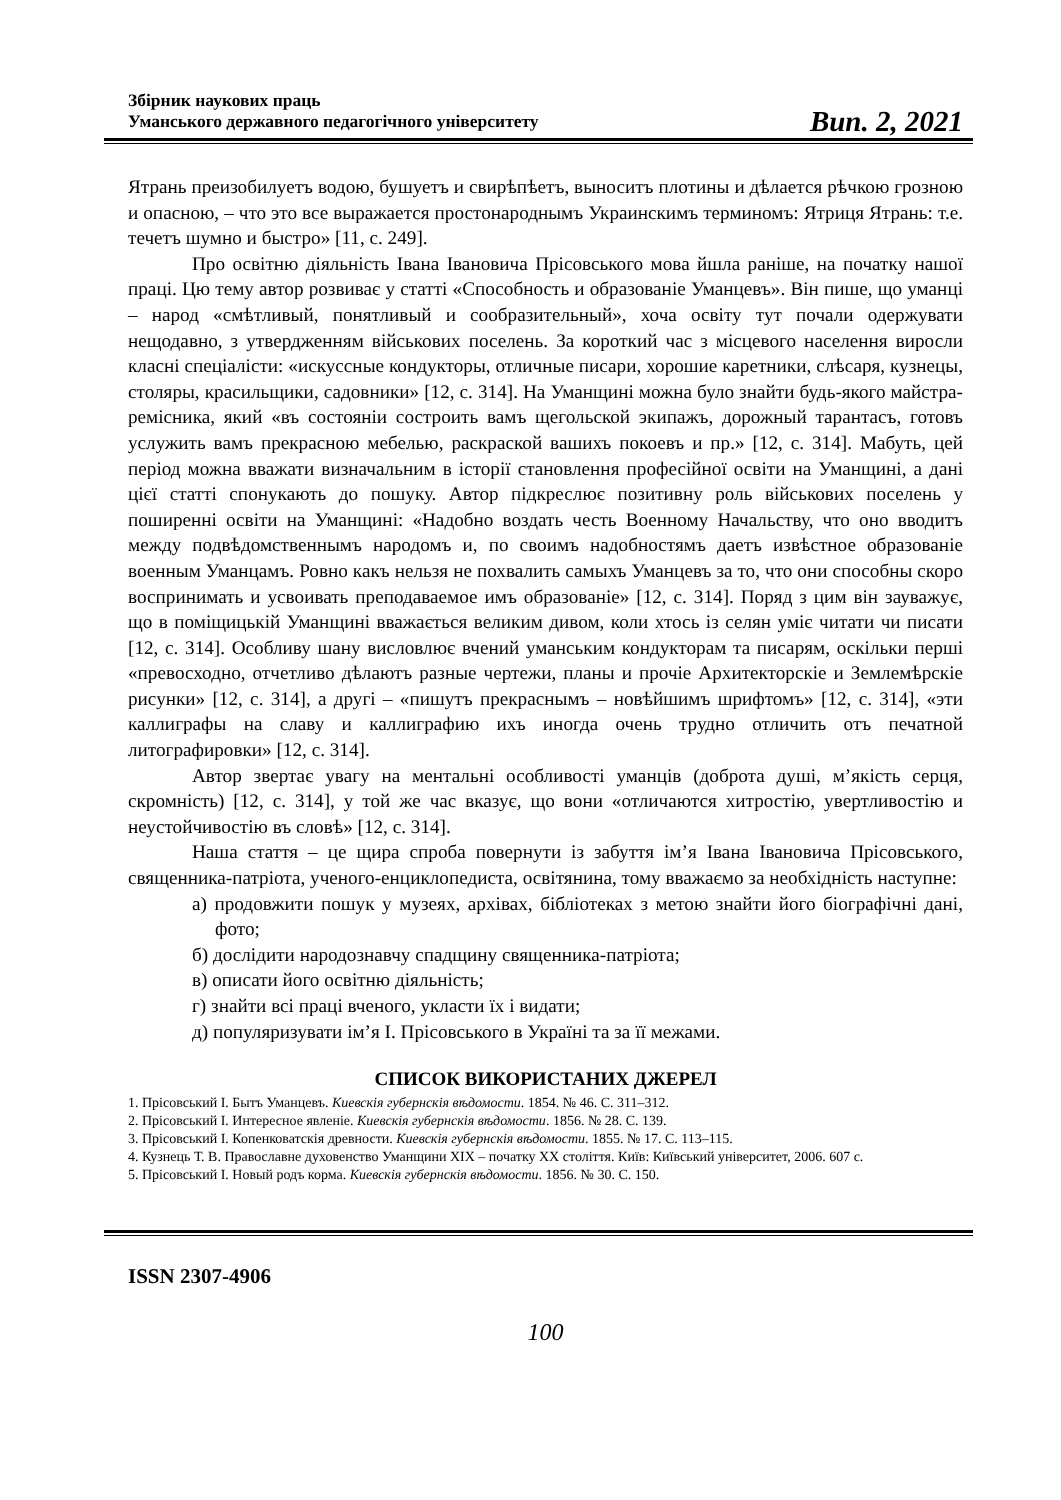Збірник наукових праць
Уманського державного педагогічного університету
Вип. 2, 2021
Ятрань преизобилуетъ водою, бушуетъ и свирѣпѣетъ, выноситъ плотины и дѣлается рѣчкою грозною и опасною, – что это все выражается простонароднымъ Украинскимъ терминомъ: Ятриця Ятрань: т.е. течетъ шумно и быстро» [11, с. 249].
Про освітню діяльність Івана Івановича Прісовського мова йшла раніше, на початку нашої праці. Цю тему автор розвиває у статті «Способность и образованіе Уманцевъ». Він пише, що уманці – народ «смѣтливый, понятливый и сообразительный», хоча освіту тут почали одержувати нещодавно, з утвердженням військових поселень. За короткий час з місцевого населення виросли класні спеціалісти: «искуссные кондукторы, отличные писари, хорошие каретники, слѣсаря, кузнецы, столяры, красильщики, садовники» [12, с. 314]. На Уманщині можна було знайти будь-якого майстра-ремісника, який «въ состояніи состроить вамъ щегольской экипажъ, дорожный тарантасъ, готовъ услужить вамъ прекрасною мебелью, раскраской вашихъ покоевъ и пр.» [12, с. 314]. Мабуть, цей період можна вважати визначальним в історії становлення професійної освіти на Уманщині, а дані цієї статті спонукають до пошуку. Автор підкреслює позитивну роль військових поселень у поширенні освіти на Уманщині: «Надобно воздать честь Военному Начальству, что оно вводитъ между подвѣдомственнымъ народомъ и, по своимъ надобностямъ даетъ извѣстное образованіе военным Уманцамъ. Ровно какъ нельзя не похвалить самыхъ Уманцевъ за то, что они способны скоро воспринимать и усвоивать преподаваемое имъ образованіе» [12, с. 314]. Поряд з цим він зауважує, що в поміщицькій Уманщині вважається великим дивом, коли хтось із селян уміє читати чи писати [12, с. 314]. Особливу шану висловлює вчений уманським кондукторам та писарям, оскільки перші «превосходно, отчетливо дѣлаютъ разные чертежи, планы и прочіе Архитекторскіе и Землемѣрскіе рисунки» [12, с. 314], а другі – «пишутъ прекраснымъ – новѣйшимъ шрифтомъ» [12, с. 314], «эти каллиграфы на славу и каллиграфию ихъ иногда очень трудно отличить отъ печатной литографировки» [12, с. 314].
Автор звертає увагу на ментальні особливості уманців (доброта душі, м’якість серця, скромність) [12, с. 314], у той же час вказує, що вони «отличаются хитростію, увертливостію и неустойчивостію въ словѣ» [12, с. 314].
Наша стаття – це щира спроба повернути із забуття ім’я Івана Івановича Прісовського, священника-патріота, ученого-енциклопедиста, освітянина, тому вважаємо за необхідність наступне:
а) продовжити пошук у музеях, архівах, бібліотеках з метою знайти його біографічні дані, фото;
б) дослідити народознавчу спадщину священника-патріота;
в) описати його освітню діяльність;
г) знайти всі праці вченого, укласти їх і видати;
д) популяризувати ім’я І. Прісовського в Україні та за її межами.
СПИСОК ВИКОРИСТАНИХ ДЖЕРЕЛ
1. Прісовський І. Бытъ Уманцевъ. Киевскія губернскія вѣдомости. 1854. № 46. С. 311–312.
2. Прісовський І. Интересное явленіе. Киевскія губернскія вѣдомости. 1856. № 28. С. 139.
3. Прісовський І. Копенковатскія древности. Киевскія губернскія вѣдомости. 1855. № 17. С. 113–115.
4. Кузнець Т. В. Православне духовенство Уманщини XIX – початку XX століття. Київ: Київський університет, 2006. 607 с.
5. Прісовський І. Новый родъ корма. Киевскія губернскія вѣдомости. 1856. № 30. С. 150.
ISSN 2307-4906
100